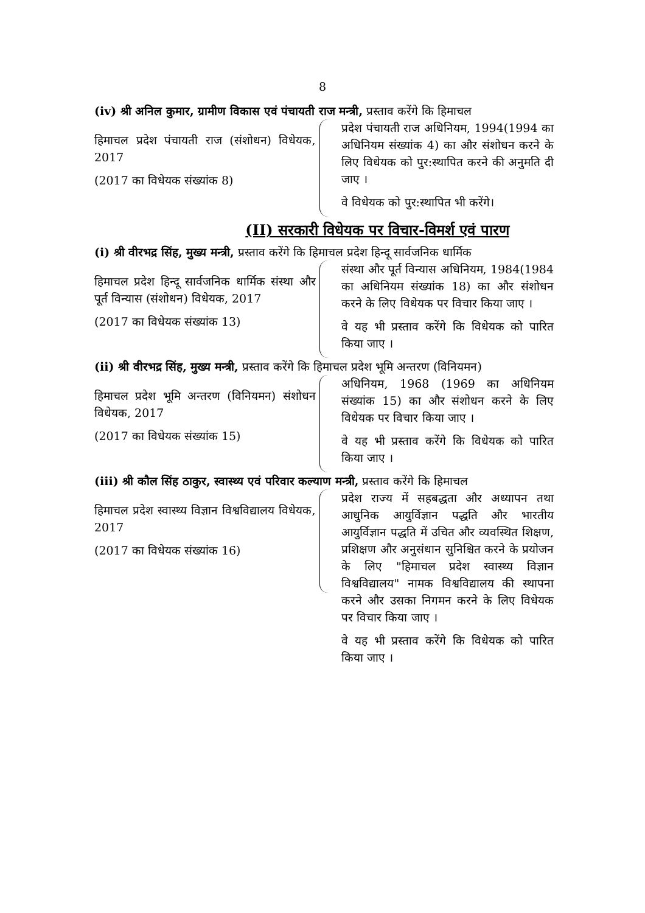8
(iv) श्री अनिल कुमार, ग्रामीण विकास एवं पंचायती राज मन्त्री, प्रस्ताव करेंगे कि हिमाचल
हिमाचल प्रदेश पंचायती राज (संशोधन) विधेयक, 2017
(2017 का विधेयक संख्यांक 8)
प्रदेश पंचायती राज अधिनियम, 1994(1994 का अधिनियम संख्यांक 4) का और संशोधन करने के लिए विधेयक को पुर:स्थापित करने की अनुमति दी जाए ।
वे विधेयक को पुर:स्थापित भी करेंगे।
(II) सरकारी विधेयक पर विचार-विमर्श एवं पारण
(i) श्री वीरभद्र सिंह, मुख्य मन्त्री, प्रस्ताव करेंगे कि हिमाचल प्रदेश हिन्दू सार्वजनिक धार्मिक
हिमाचल प्रदेश हिन्दू सार्वजनिक धार्मिक संस्था और पूर्त विन्यास (संशोधन) विधेयक, 2017
(2017 का विधेयक संख्यांक 13)
संस्था और पूर्त विन्यास अधिनियम, 1984(1984 का अधिनियम संख्यांक 18) का और संशोधन करने के लिए विधेयक पर विचार किया जाए ।
वे यह भी प्रस्ताव करेंगे कि विधेयक को पारित किया जाए ।
(ii) श्री वीरभद्र सिंह, मुख्य मन्त्री, प्रस्ताव करेंगे कि हिमाचल प्रदेश भूमि अन्तरण (विनियमन)
हिमाचल प्रदेश भूमि अन्तरण (विनियमन) संशोधन विधेयक, 2017
(2017 का विधेयक संख्यांक 15)
अधिनियम, 1968 (1969 का अधिनियम संख्यांक 15) का और संशोधन करने के लिए विधेयक पर विचार किया जाए ।
वे यह भी प्रस्ताव करेंगे कि विधेयक को पारित किया जाए ।
(iii) श्री कौल सिंह ठाकुर, स्वास्थ्य एवं परिवार कल्याण मन्त्री, प्रस्ताव करेंगे कि हिमाचल
हिमाचल प्रदेश स्वास्थ्य विज्ञान विश्वविद्यालय विधेयक, 2017
(2017 का विधेयक संख्यांक 16)
प्रदेश राज्य में सहबद्धता और अध्यापन तथा आधुनिक आयुर्विज्ञान पद्धति और भारतीय आयुर्विज्ञान पद्धति में उचित और व्यवस्थित शिक्षण, प्रशिक्षण और अनुसंधान सुनिश्चित करने के प्रयोजन के लिए "हिमाचल प्रदेश स्वास्थ्य विज्ञान विश्वविद्यालय" नामक विश्वविद्यालय की स्थापना करने और उसका निगमन करने के लिए विधेयक पर विचार किया जाए ।
वे यह भी प्रस्ताव करेंगे कि विधेयक को पारित किया जाए ।